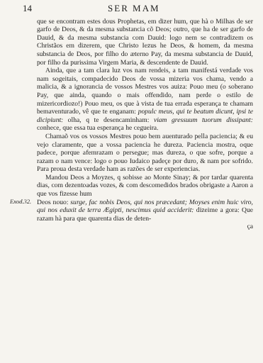14 SER MAM
que se encontram estes dous Prophetas, em dizer hum, que hà o Milhas de ser garfo de Deos, & da mesma substancia cõ Deos; outro, que ha de ser garfo de Dauid, & da mesma substancia com Dauid: logo nem se contradizem os Christãos em dizerem, que Christo Iezus he Deos, & homem, da mesma substancia de Deos, por filho do æterno Pay, da mesma substancia de Dauid, por filho da purissima Virgem Maria, & descendente de Dauid.
Ainda, que a tam clara luz vos nam rendeis, a tam manifestá verdade vos nam sogeitais, compadecido Deos de vossa mizeria vos chama, vendo a malicia, & a ignorancia de vossos Mestres vos auiza: Pouo meu (o soberano Pay, que ainda, quando o mais offendido, nam perde o estilo de mizericordiozo!) Pouo meu, os que à vista de tua errada esperança te chamam bemaventurado, vê que te enganam: populc meus, qui te beatum dicunt, ipsi te dicipiunt: olha, q te desencaminham: viam gressuum tuorum dissipant: conhece, que essa tua esperança he cegueira.
Chamaõ vos os vossos Mestres pouo bem auenturado pella paciencia; & eu vejo claramente, que a vossa paciencia he dureza. Paciencia mostra, oque padece, porque afemrazam o persegue; mas dureza, o que sofre, porque a razam o nam vence: logo o pouo Iudaico padeçe por duro, & nam por sofrido. Para proua desta verdade ham as razões de ser experiencias.
Mandou Deos a Moyzes, q sobisse ao Monte Sinay; & por tardar quarenta dias, com dezentoadas vozes, & com descomedidos brados obrigaste a Aaron a que vos fizesse hum
Exod.32. Deos nouo: surge, fac nobis Deos, qui nos præcedant; Moyses enim huic viro, qui nos eduxit de terra Ægipti, nescimus quid acciderit: dizeime a gora: Que razam hà para que quarenta dias de deten-
ça